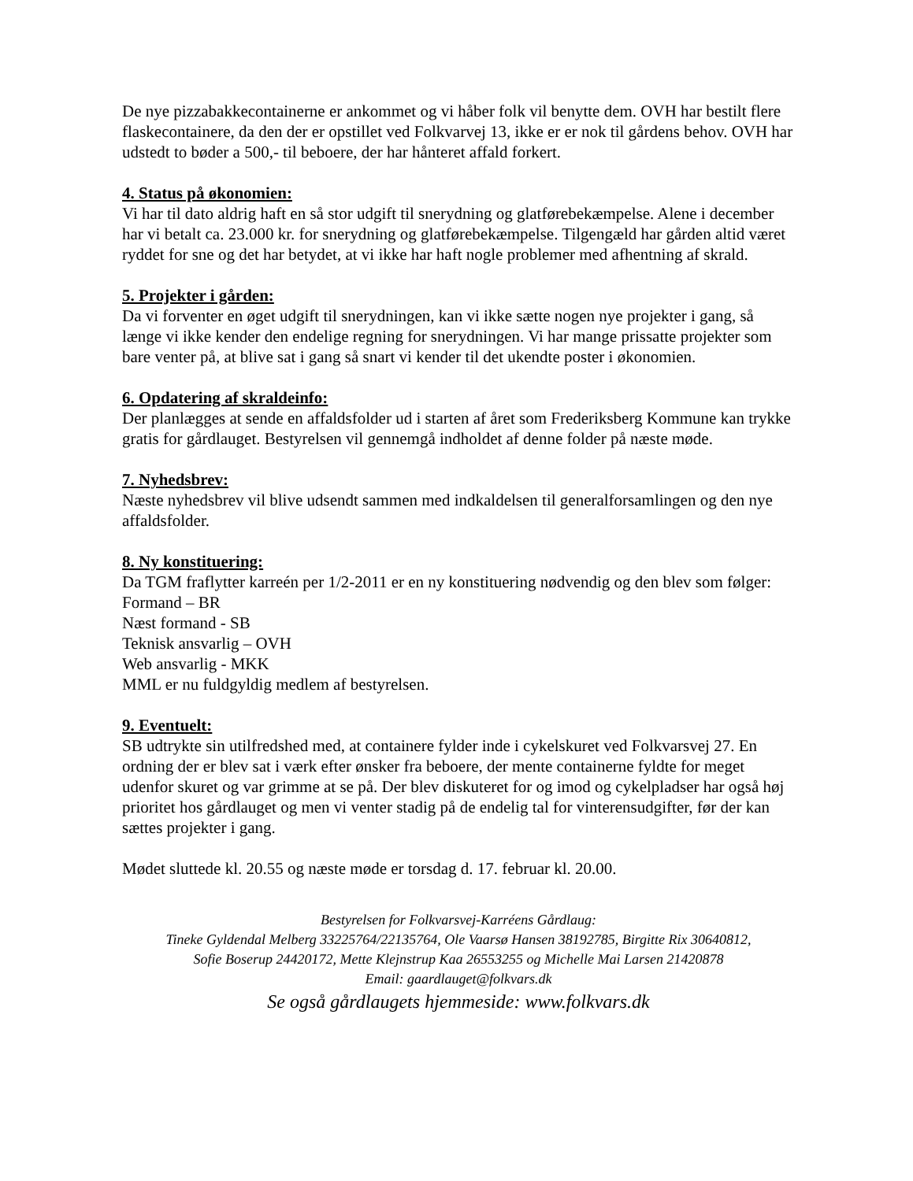De nye pizzabakkecontainerne er ankommet og vi håber folk vil benytte dem. OVH har bestilt flere flaskecontainere, da den der er opstillet ved Folkvarvej 13, ikke er er nok til gårdens behov. OVH har udstedt to bøder a 500,- til beboere, der har hånteret affald forkert.
4. Status på økonomien:
Vi har til dato aldrig haft en så stor udgift til snerydning og glatførebekæmpelse. Alene i december har vi betalt ca. 23.000 kr. for snerydning og glatførebekæmpelse. Tilgengæld har gården altid været ryddet for sne og det har betydet, at vi ikke har haft nogle problemer med afhentning af skrald.
5. Projekter i gården:
Da vi forventer en øget udgift til snerydningen, kan vi ikke sætte nogen nye projekter i gang, så længe vi ikke kender den endelige regning for snerydningen. Vi har mange prissatte projekter som bare venter på, at blive sat i gang så snart vi kender til det ukendte poster i økonomien.
6. Opdatering af skraldeinfo:
Der planlægges at sende en affaldsfolder ud i starten af året som Frederiksberg Kommune kan trykke gratis for gårdlauget. Bestyrelsen vil gennemgå indholdet af denne folder på næste møde.
7. Nyhedsbrev:
Næste nyhedsbrev vil blive udsendt sammen med indkaldelsen til generalforsamlingen og den nye affaldsfolder.
8. Ny konstituering:
Da TGM fraflytter karreén per 1/2-2011 er en ny konstituering nødvendig og den blev som følger:
Formand – BR
Næst formand - SB
Teknisk ansvarlig – OVH
Web ansvarlig - MKK
MML er nu fuldgyldig medlem af bestyrelsen.
9. Eventuelt:
SB udtrykte sin utilfredshed med, at containere fylder inde i cykelskuret ved Folkvarsvej 27. En ordning der er blev sat i værk efter ønsker fra beboere, der mente containerne fyldte for meget udenfor skuret og var grimme at se på. Der blev diskuteret for og imod og cykelpladser har også høj prioritet hos gårdlauget og men vi venter stadig på de endelig tal for vinterensudgifter, før der kan sættes projekter i gang.
Mødet sluttede kl. 20.55 og næste møde er torsdag d. 17. februar kl. 20.00.
Bestyrelsen for Folkvarsvej-Karréens Gårdlaug:
Tineke Gyldendal Melberg 33225764/22135764, Ole Vaarsø Hansen 38192785, Birgitte Rix 30640812,
Sofie Boserup 24420172, Mette Klejnstrup Kaa 26553255 og Michelle Mai Larsen 21420878
Email: gaardlauget@folkvars.dk
Se også gårdlaugets hjemmeside: www.folkvars.dk